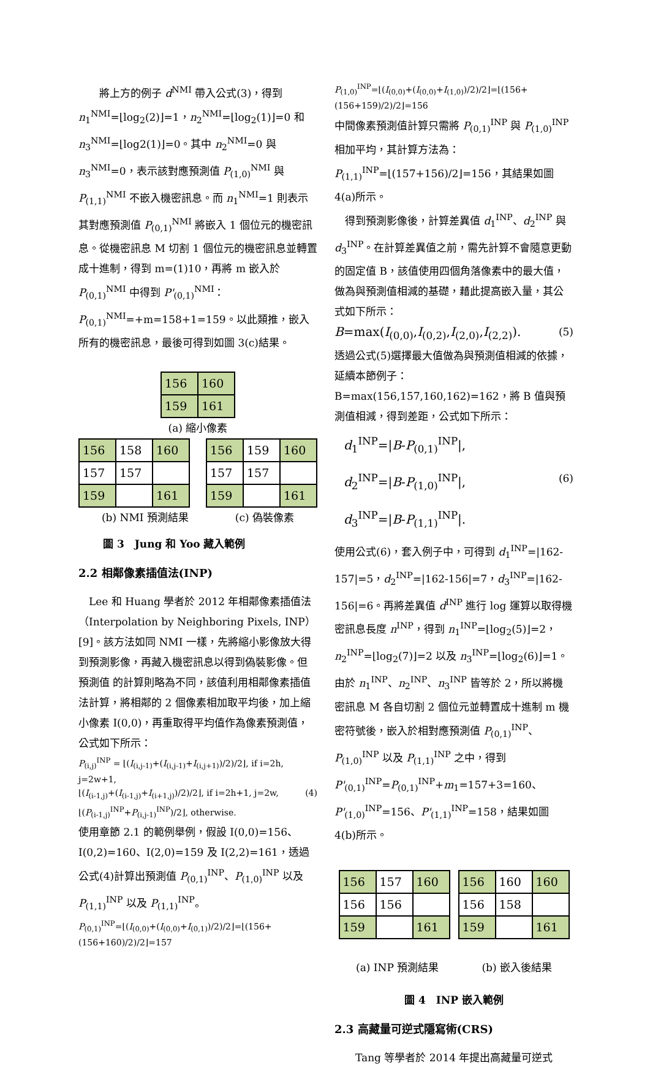將上方的例子 d<sup>NMI</sup> 帶入公式(3)，得到 n<sub>1</sub><sup>NMI</sup>=⌊log<sub>2</sub>(2)⌋=1，n<sub>2</sub><sup>NMI</sup>=⌊log<sub>2</sub>(1)⌋=0 和 n<sub>3</sub><sup>NMI</sup>=⌊log2(1)⌋=0。其中 n<sub>2</sub><sup>NMI</sup>=0 與 n<sub>3</sub><sup>NMI</sup>=0，表示該對應預測值 P<sub>(1,0)</sub><sup>NMI</sup> 與 P<sub>(1,1)</sub><sup>NMI</sup> 不嵌入機密訊息。而 n<sub>1</sub><sup>NMI</sup>=1 則表示其對應預測值 P<sub>(0,1)</sub><sup>NMI</sup> 將嵌入 1 個位元的機密訊息。從機密訊息 M 切割 1 個位元的機密訊息並轉置成十進制，得到 m=(1)10，再將 m 嵌入於 P<sub>(0,1)</sub><sup>NMI</sup> 中得到 P'<sub>(0,1)</sub><sup>NMI</sup>：P<sub>(0,1)</sub><sup>NMI</sup>=+m=158+1=159。以此類推，嵌入所有的機密訊息，最後可得到如圖 3(c)結果。
| 156 | 160 |
| 159 | 161 |
(a) 縮小像素
| 156 | 158 | 160 |
| 157 | 157 | |
| 159 | | 161 |
| 156 | 159 | 160 |
| 157 | 157 | |
| 159 | | 161 |
(b) NMI 預測結果 (c) 偽裝像素
圖 3　Jung 和 Yoo 藏入範例
2.2 相鄰像素插值法(INP)
　Lee 和 Huang 學者於 2012 年相鄰像素插值法（Interpolation by Neighboring Pixels, INP）[9]。該方法如同 NMI 一樣，先將縮小影像放大得到預測影像，再藏入機密訊息以得到偽裝影像。但預測值 的計算則略為不同，該值利用相鄰像素插值法計算，將相鄰的 2 個像素相加取平均後，加上縮小像素 I(0,0)，再重取得平均值作為像素預測值，公式如下所示：
P<sub>(i,j)</sub><sup>INP</sup> = ⌊(I<sub>(i,j-1)</sub>+(I<sub>(i,j-1)</sub>+I<sub>(i,j+1)</sub>)/2)/2⌋, if i=2h, j=2w+1,
⌊(I<sub>(i-1,j)</sub>+(I<sub>(i-1,j)</sub>+I<sub>(i+1,j)</sub>)/2)/2⌋, if i=2h+1, j=2w, (4)
⌊(P<sub>(i-1,j)</sub><sup>INP</sup>+P<sub>(i,j-1)</sub><sup>INP</sup>)/2⌋, otherwise.
使用章節 2.1 的範例舉例，假設 I(0,0)=156、I(0,2)=160、I(2,0)=159 及 I(2,2)=161，透過公式(4)計算出預測值 P<sub>(0,1)</sub><sup>INP</sup>、P<sub>(1,0)</sub><sup>INP</sup> 以及 P<sub>(1,1)</sub><sup>INP</sup> 以及 P<sub>(1,1)</sub><sup>INP</sup>。
P<sub>(0,1)</sub><sup>INP</sup>=⌊(I<sub>(0,0)</sub>+(I<sub>(0,0)</sub>+I<sub>(0,1)</sub>)/2)/2⌋=⌊(156+(156+160)/2)/2⌋=157
P<sub>(1,0)</sub><sup>INP</sup>=⌊(I<sub>(0,0)</sub>+(I<sub>(0,0)</sub>+I<sub>(1,0)</sub>)/2)/2⌋=⌊(156+(156+159)/2)/2⌋=156
中間像素預測值計算只需將 P<sub>(0,1)</sub><sup>INP</sup> 與 P<sub>(1,0)</sub><sup>INP</sup> 相加平均，其計算方法為：P<sub>(1,1)</sub><sup>INP</sup>=⌊(157+156)/2⌋=156，其結果如圖 4(a)所示。
　得到預測影像後，計算差異值 d<sub>1</sub><sup>INP</sup>、d<sub>2</sub><sup>INP</sup> 與 d<sub>3</sub><sup>INP</sup>。在計算差異值之前，需先計算不會隨意更動的固定值 B，該值使用四個角落像素中的最大值，做為與預測值相減的基礎，藉此提高嵌入量，其公式如下所示：
B=max(I<sub>(0,0)</sub>,I<sub>(0,2)</sub>,I<sub>(2,0)</sub>,I<sub>(2,2)</sub>). (5)
透過公式(5)選擇最大值做為與預測值相減的依據，延續本節例子：B=max(156,157,160,162)=162，將 B 值與預測值相減，得到差距，公式如下所示：
d<sub>1</sub><sup>INP</sup>=|B-P<sub>(0,1)</sub><sup>INP</sup>|,
d<sub>2</sub><sup>INP</sup>=|B-P<sub>(1,0)</sub><sup>INP</sup>|, (6)
d<sub>3</sub><sup>INP</sup>=|B-P<sub>(1,1)</sub><sup>INP</sup>|.
使用公式(6)，套入例子中，可得到 d<sub>1</sub><sup>INP</sup>=|162-157|=5，d<sub>2</sub><sup>INP</sup>=|162-156|=7，d<sub>3</sub><sup>INP</sup>=|162-156|=6。再將差異值 d<sup>INP</sup> 進行 log 運算以取得機密訊息長度 n<sup>INP</sup>，得到 n<sub>1</sub><sup>INP</sup>=⌊log<sub>2</sub>(5)⌋=2，n<sub>2</sub><sup>INP</sup>=⌊log<sub>2</sub>(7)⌋=2 以及 n<sub>3</sub><sup>INP</sup>=⌊log<sub>2</sub>(6)⌋=1。由於 n<sub>1</sub><sup>INP</sup>、n<sub>2</sub><sup>INP</sup>、n<sub>3</sub><sup>INP</sup> 皆等於 2，所以將機密訊息 M 各自切割 2 個位元並轉置成十進制 m 機密符號後，嵌入於相對應預測值 P<sub>(0,1)</sub><sup>INP</sup>、P<sub>(1,0)</sub><sup>INP</sup> 以及 P<sub>(1,1)</sub><sup>INP</sup> 之中，得到 P'<sub>(0,1)</sub><sup>INP</sup>=P<sub>(0,1)</sub><sup>INP</sup>+m<sub>1</sub>=157+3=160、P'<sub>(1,0)</sub><sup>INP</sup>=156、P'<sub>(1,1)</sub><sup>INP</sup>=158，結果如圖 4(b)所示。
| 156 | 157 | 160 |
| 156 | 156 | |
| 159 | | 161 |
| 156 | 160 | 160 |
| 156 | 158 | |
| 159 | | 161 |
(a) INP 預測結果 (b) 嵌入後結果
圖 4　INP 嵌入範例
2.3 高藏量可逆式隱寫術(CRS)
　　Tang 等學者於 2014 年提出高藏量可逆式